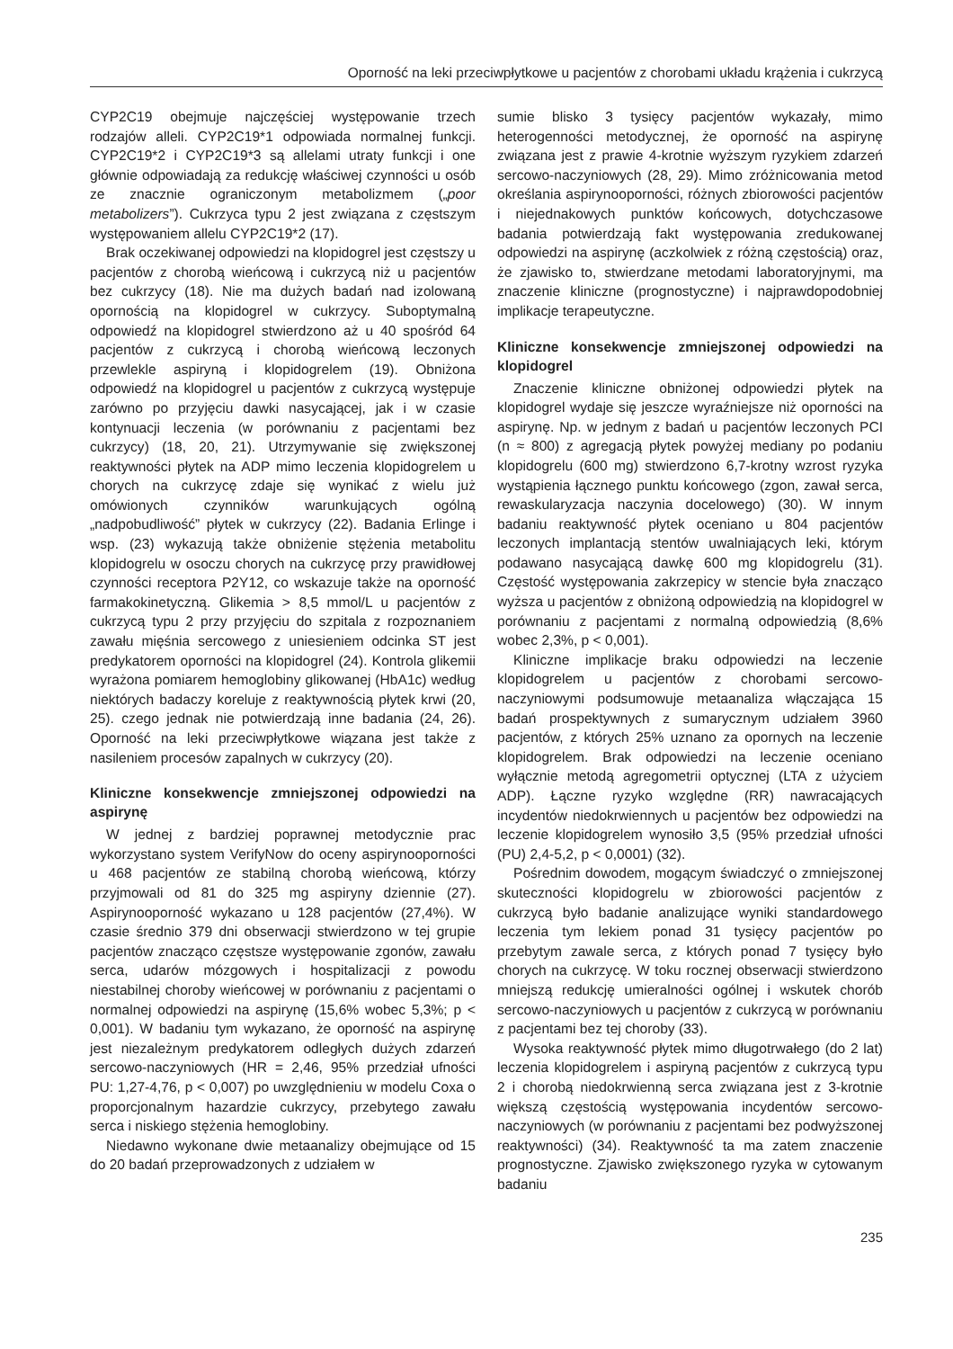Oporność na leki przeciwpłytkowe u pacjentów z chorobami układu krążenia i cukrzycą
CYP2C19 obejmuje najczęściej występowanie trzech rodzajów alleli. CYP2C19*1 odpowiada normalnej funkcji. CYP2C19*2 i CYP2C19*3 są allelami utraty funkcji i one głównie odpowiadają za redukcję właściwej czynności u osób ze znacznie ograniczonym metabolizmem („poor metabolizers”). Cukrzyca typu 2 jest związana z częstszym występowaniem allelu CYP2C19*2 (17).
Brak oczekiwanej odpowiedzi na klopidogrel jest częstszy u pacjentów z chorobą wieńcową i cukrzycą niż u pacjentów bez cukrzycy (18). Nie ma dużych badań nad izolowaną opornością na klopidogrel w cukrzycy. Suboptymalną odpowiedź na klopidogrel stwierdzono aż u 40 spośród 64 pacjentów z cukrzycą i chorobą wieńcową leczonych przewlekle aspiryną i klopidogrelem (19). Obniżona odpowiedź na klopidogrel u pacjentów z cukrzycą występuje zarówno po przyjęciu dawki nasycającej, jak i w czasie kontynuacji leczenia (w porównaniu z pacjentami bez cukrzycy) (18, 20, 21). Utrzymywanie się zwiększonej reaktywności płytek na ADP mimo leczenia klopidogrelem u chorych na cukrzycę zdaje się wynikać z wielu już omówionych czynników warunkujących ogólną „nadpobudliwość” płytek w cukrzycy (22). Badania Erlinge i wsp. (23) wykazują także obniżenie stężenia metabolitu klopidogrelu w osoczu chorych na cukrzycę przy prawidłowej czynności receptora P2Y12, co wskazuje także na oporność farmakokinetyczną. Glikemia > 8,5 mmol/L u pacjentów z cukrzycą typu 2 przy przyjęciu do szpitala z rozpoznaniem zawału mięśnia sercowego z uniesieniem odcinka ST jest predykatorem oporności na klopidogrel (24). Kontrola glikemii wyrażona pomiarem hemoglobiny glikowanej (HbA1c) według niektórych badaczy koreluje z reaktywnością płytek krwi (20, 25). czego jednak nie potwierdzają inne badania (24, 26). Oporność na leki przeciwpłytkowe wiązana jest także z nasileniem procesów zapalnych w cukrzycy (20).
Kliniczne konsekwencje zmniejszonej odpowiedzi na aspirynę
W jednej z bardziej poprawnej metodycznie prac wykorzystano system VerifyNow do oceny aspirynooporności u 468 pacjentów ze stabilną chorobą wieńcową, którzy przyjmowali od 81 do 325 mg aspiryny dziennie (27). Aspirynooporność wykazano u 128 pacjentów (27,4%). W czasie średnio 379 dni obserwacji stwierdzono w tej grupie pacjentów znacząco częstsze występowanie zgonów, zawału serca, udarów mózgowych i hospitalizacji z powodu niestabilnej choroby wieńcowej w porównaniu z pacjentami o normalnej odpowiedzi na aspirynę (15,6% wobec 5,3%; p < 0,001). W badaniu tym wykazano, że oporność na aspirynę jest niezależnym predykatorem odległych dużych zdarzeń sercowo-naczyniowych (HR = 2,46, 95% przedział ufności PU: 1,27-4,76, p < 0,007) po uwzględnieniu w modelu Coxa o proporcjonalnym hazardzie cukrzycy, przebytego zawału serca i niskiego stężenia hemoglobiny.
Niedawno wykonane dwie metaanalizy obejmujące od 15 do 20 badań przeprowadzonych z udziałem w
sumie blisko 3 tysięcy pacjentów wykazały, mimo heterogenności metodycznej, że oporność na aspirynę związana jest z prawie 4-krotnie wyższym ryzykiem zdarzeń sercowo-naczyniowych (28, 29). Mimo zróżnicowania metod określania aspirynooporności, różnych zbiorowości pacjentów i niejednakowych punktów końcowych, dotychczasowe badania potwierdzają fakt występowania zredukowanej odpowiedzi na aspirynę (aczkolwiek z różną częstością) oraz, że zjawisko to, stwierdzane metodami laboratoryjnymi, ma znaczenie kliniczne (prognostyczne) i najprawdopodobniej implikacje terapeutyczne.
Kliniczne konsekwencje zmniejszonej odpowiedzi na klopidogrel
Znaczenie kliniczne obniżonej odpowiedzi płytek na klopidogrel wydaje się jeszcze wyraźniejsze niż oporności na aspirynę. Np. w jednym z badań u pacjentów leczonych PCI (n ≈ 800) z agregacją płytek powyżej mediany po podaniu klopidogrelu (600 mg) stwierdzono 6,7-krotny wzrost ryzyka wystąpienia łącznego punktu końcowego (zgon, zawał serca, rewaskularyzacja naczynia docelowego) (30). W innym badaniu reaktywność płytek oceniano u 804 pacjentów leczonych implantacją stentów uwalniających leki, którym podawano nasycającą dawkę 600 mg klopidogrelu (31). Częstość występowania zakrzepicy w stencie była znacząco wyższa u pacjentów z obniżoną odpowiedzią na klopidogrel w porównaniu z pacjentami z normalną odpowiedzią (8,6% wobec 2,3%, p < 0,001).
Kliniczne implikacje braku odpowiedzi na leczenie klopidogrelem u pacjentów z chorobami sercowo-naczyniowymi podsumowuje metaanaliza włączająca 15 badań prospektywnych z sumarycznym udziałem 3960 pacjentów, z których 25% uznano za opornych na leczenie klopidogrelem. Brak odpowiedzi na leczenie oceniano wyłącznie metodą agregometrii optycznej (LTA z użyciem ADP). Łączne ryzyko względne (RR) nawracających incydentów niedokrwiennych u pacjentów bez odpowiedzi na leczenie klopidogrelem wynosiło 3,5 (95% przedział ufności (PU) 2,4-5,2, p < 0,0001) (32).
Pośrednim dowodem, mogącym świadczyć o zmniejszonej skuteczności klopidogrelu w zbiorowości pacjentów z cukrzycą było badanie analizujące wyniki standardowego leczenia tym lekiem ponad 31 tysięcy pacjentów po przebytym zawale serca, z których ponad 7 tysięcy było chorych na cukrzycę. W toku rocznej obserwacji stwierdzono mniejszą redukcję umieralności ogólnej i wskutek chorób sercowo-naczyniowych u pacjentów z cukrzycą w porównaniu z pacjentami bez tej choroby (33).
Wysoka reaktywność płytek mimo długotrwałego (do 2 lat) leczenia klopidogrelem i aspiryną pacjentów z cukrzycą typu 2 i chorobą niedokrwienną serca związana jest z 3-krotnie większą częstością występowania incydentów sercowo-naczyniowych (w porównaniu z pacjentami bez podwyższonej reaktywności) (34). Reaktywność ta ma zatem znaczenie prognostyczne. Zjawisko zwiększonego ryzyka w cytowanym badaniu
235